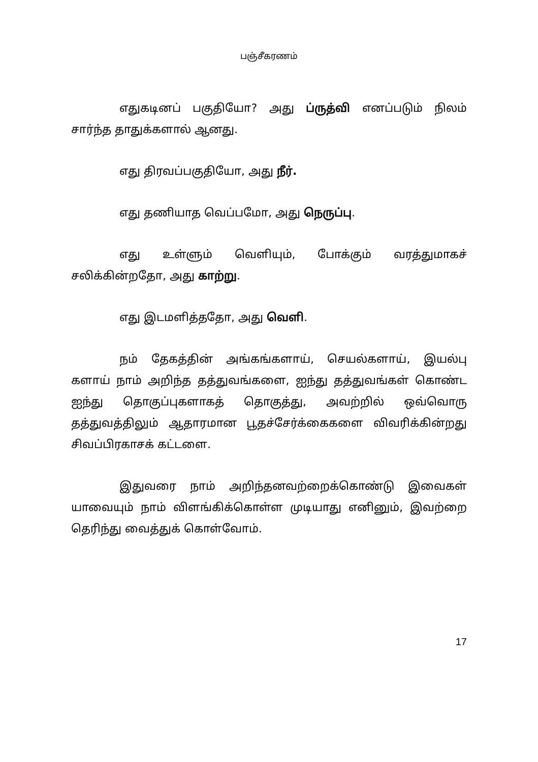பஞ்சீகரணம்
எதுகடினப் பகுதியோ? அது ப்ருத்வி எனப்படும் நிலம் சார்ந்த தாதுக்களால் ஆனது.
எது திரவப்பகுதியோ, அது நீர்.
எது தணியாத வெப்பமோ, அது நெருப்பு.
எது உள்ளும் வெளியும், போக்கும் வரத்துமாகச் சலிக்கின்றதோ, அது காற்று.
எது இடமளித்ததோ, அது வெளி.
நம் தேகத்தின் அங்கங்களாய், செயல்களாய், இயல்பு களாய் நாம் அறிந்த தத்துவங்களை, ஐந்து தத்துவங்கள் கொண்ட ஐந்து தொகுப்புகளாகத் தொகுத்து, அவற்றில் ஒவ்வொரு தத்துவத்திலும் ஆதாரமான பூதச்சேர்க்கைகளை விவரிக்கின்றது சிவப்பிரகாசக் கட்டளை.
இதுவரை நாம் அறிந்தனவற்றைக்கொண்டு இவைகள் யாவையும் நாம் விளங்கிக்கொள்ள முடியாது எனினும், இவற்றை தெரிந்து வைத்துக் கொள்வோம்.
17